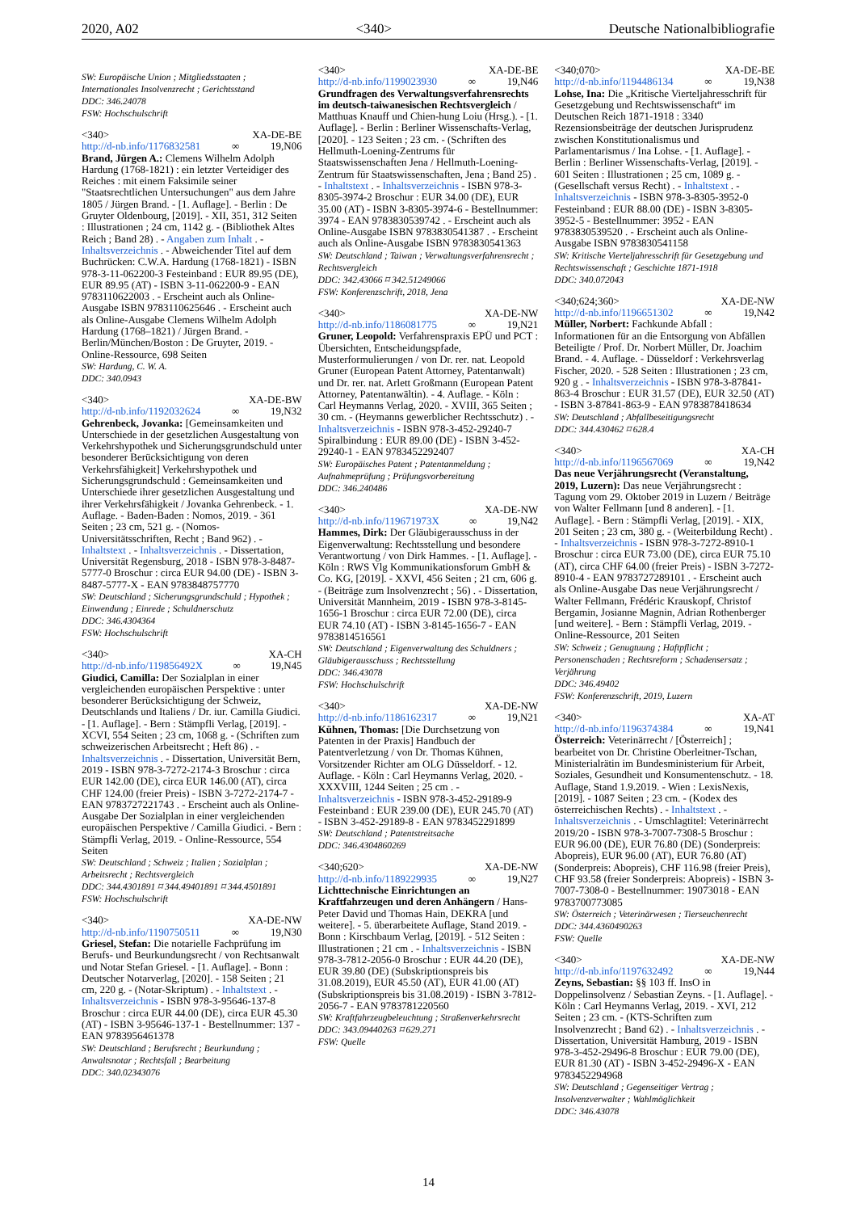2020, A02 <340> Deutsche Nationalbibliografie
SW: Europäische Union ; Mitgliedsstaaten ; Internationales Insolvenzrecht ; Gerichtsstand
DDC: 346.24078
FSW: Hochschulschrift
<340> XA-DE-BE
http://d-nb.info/1176832581 ∞ 19,N06
Brand, Jürgen A.: Clemens Wilhelm Adolph Hardung (1768-1821) : ein letzter Verteidiger des Reiches : mit einem Faksimile seiner "Staatsrechtlichen Untersuchungen" aus dem Jahre 1805 / Jürgen Brand. - [1. Auflage]. - Berlin : De Gruyter Oldenbourg, [2019]. - XII, 351, 312 Seiten : Illustrationen ; 24 cm, 1142 g. - (Bibliothek Altes Reich ; Band 28) . - Angaben zum Inhalt . - Inhaltsverzeichnis . - Abweichender Titel auf dem Buchrücken: C.W.A. Hardung (1768-1821) - ISBN 978-3-11-062200-3 Festeinband : EUR 89.95 (DE), EUR 89.95 (AT) - ISBN 3-11-062200-9 - EAN 9783110622003 . - Erscheint auch als Online-Ausgabe ISBN 9783110625646 . - Erscheint auch als Online-Ausgabe Clemens Wilhelm Adolph Hardung (1768–1821) / Jürgen Brand. - Berlin/München/Boston : De Gruyter, 2019. - Online-Ressource, 698 Seiten
SW: Hardung, C. W. A.
DDC: 340.0943
<340> XA-DE-BW
http://d-nb.info/1192032624 ∞ 19,N32
Gehrenbeck, Jovanka: [Gemeinsamkeiten und Unterschiede in der gesetzlichen Ausgestaltung von Verkehrshypothek und Sicherungsgrundschuld unter besonderer Berücksichtigung von deren Verkehrsfähigkeit] Verkehrshypothek und Sicherungsgrundschuld : Gemeinsamkeiten und Unterschiede ihrer gesetzlichen Ausgestaltung und ihrer Verkehrsfähigkeit / Jovanka Gehrenbeck. - 1. Auflage. - Baden-Baden : Nomos, 2019. - 361 Seiten ; 23 cm, 521 g. - (Nomos-Universitätsschriften, Recht ; Band 962) . - Inhaltstext . - Inhaltsverzeichnis . - Dissertation, Universität Regensburg, 2018 - ISBN 978-3-8487-5777-0 Broschur : circa EUR 94.00 (DE) - ISBN 3-8487-5777-X - EAN 9783848757770
SW: Deutschland ; Sicherungsgrundschuld ; Hypothek ; Einwendung ; Einrede ; Schuldnerschutz
DDC: 346.4304364
FSW: Hochschulschrift
<340> XA-CH
http://d-nb.info/119856492X ∞ 19,N45
Giudici, Camilla: Der Sozialplan in einer vergleichenden europäischen Perspektive : unter besonderer Berücksichtigung der Schweiz, Deutschlands und Italiens / Dr. iur. Camilla Giudici. - [1. Auflage]. - Bern : Stämpfli Verlag, [2019]. - XCVI, 554 Seiten ; 23 cm, 1068 g. - (Schriften zum schweizerischen Arbeitsrecht ; Heft 86) . - Inhaltsverzeichnis . - Dissertation, Universität Bern, 2019 - ISBN 978-3-7272-2174-3 Broschur : circa EUR 142.00 (DE), circa EUR 146.00 (AT), circa CHF 124.00 (freier Preis) - ISBN 3-7272-2174-7 - EAN 9783727221743 . - Erscheint auch als Online-Ausgabe Der Sozialplan in einer vergleichenden europäischen Perspektive / Camilla Giudici. - Bern : Stämpfli Verlag, 2019. - Online-Ressource, 554 Seiten
SW: Deutschland ; Schweiz ; Italien ; Sozialplan ; Arbeitsrecht ; Rechtsvergleich
DDC: 344.4301891 ⌑ 344.49401891 ⌑ 344.4501891
FSW: Hochschulschrift
<340> XA-DE-NW
http://d-nb.info/1190750511 ∞ 19,N30
Griesel, Stefan: Die notarielle Fachprüfung im Berufs- und Beurkundungsrecht / von Rechtsanwalt und Notar Stefan Griesel. - [1. Auflage]. - Bonn : Deutscher Notarverlag, [2020]. - 158 Seiten ; 21 cm, 220 g. - (Notar-Skriptum) . - Inhaltstext . - Inhaltsverzeichnis - ISBN 978-3-95646-137-8 Broschur : circa EUR 44.00 (DE), circa EUR 45.30 (AT) - ISBN 3-95646-137-1 - Bestellnummer: 137 - EAN 9783956461378
SW: Deutschland ; Berufsrecht ; Beurkundung ; Anwaltsnotar ; Rechtsfall ; Bearbeitung
DDC: 340.02343076
<340> XA-DE-BE
http://d-nb.info/1199023930 ∞ 19,N46
Grundfragen des Verwaltungsverfahrensrechts im deutsch-taiwanesischen Rechtsvergleich / Matthuas Knauff und Chien-hung Loiu (Hrsg.). - [1. Auflage]. - Berlin : Berliner Wissenschafts-Verlag, [2020]. - 123 Seiten ; 23 cm. - (Schriften des Hellmuth-Loening-Zentrums für Staatswissenschaften Jena / Hellmuth-Loening-Zentrum für Staatswissenschaften, Jena ; Band 25) . - Inhaltstext . - Inhaltsverzeichnis - ISBN 978-3-8305-3974-2 Broschur : EUR 34.00 (DE), EUR 35.00 (AT) - ISBN 3-8305-3974-6 - Bestellnummer: 3974 - EAN 9783830539742 . - Erscheint auch als Online-Ausgabe ISBN 9783830541387 . - Erscheint auch als Online-Ausgabe ISBN 9783830541363
SW: Deutschland ; Taiwan ; Verwaltungsverfahrensrecht ; Rechtsvergleich
DDC: 342.43066 ⌑ 342.51249066
FSW: Konferenzschrift, 2018, Jena
<340> XA-DE-NW
http://d-nb.info/1186081775 ∞ 19,N21
Gruner, Leopold: Verfahrenspraxis EPÜ und PCT : Übersichten, Entscheidungspfade, Musterformulierungen / von Dr. rer. nat. Leopold Gruner (European Patent Attorney, Patentanwalt) und Dr. rer. nat. Arlett Großmann (European Patent Attorney, Patentanwältin). - 4. Auflage. - Köln : Carl Heymanns Verlag, 2020. - XVIII, 365 Seiten ; 30 cm. - (Heymanns gewerblicher Rechtsschutz) . - Inhaltsverzeichnis - ISBN 978-3-452-29240-7 Spiralbindung : EUR 89.00 (DE) - ISBN 3-452-29240-1 - EAN 9783452292407
SW: Europäisches Patent ; Patentanmeldung ; Aufnahmeprüfung ; Prüfungsvorbereitung
DDC: 346.240486
<340> XA-DE-NW
http://d-nb.info/119671973X ∞ 19,N42
Hammes, Dirk: Der Gläubigerausschuss in der Eigenverwaltung: Rechtsstellung und besondere Verantwortung / von Dirk Hammes. - [1. Auflage]. - Köln : RWS Vlg Kommunikationsforum GmbH & Co. KG, [2019]. - XXVI, 456 Seiten ; 21 cm, 606 g. - (Beiträge zum Insolvenzrecht ; 56) . - Dissertation, Universität Mannheim, 2019 - ISBN 978-3-8145-1656-1 Broschur : circa EUR 72.00 (DE), circa EUR 74.10 (AT) - ISBN 3-8145-1656-7 - EAN 9783814516561
SW: Deutschland ; Eigenverwaltung des Schuldners ; Gläubigerausschuss ; Rechtsstellung
DDC: 346.43078
FSW: Hochschulschrift
<340> XA-DE-NW
http://d-nb.info/1186162317 ∞ 19,N21
Kühnen, Thomas: [Die Durchsetzung von Patenten in der Praxis] Handbuch der Patentverletzung / von Dr. Thomas Kühnen, Vorsitzender Richter am OLG Düsseldorf. - 12. Auflage. - Köln : Carl Heymanns Verlag, 2020. - XXXVIII, 1244 Seiten ; 25 cm . - Inhaltsverzeichnis - ISBN 978-3-452-29189-9 Festeinband : EUR 239.00 (DE), EUR 245.70 (AT) - ISBN 3-452-29189-8 - EAN 9783452291899
SW: Deutschland ; Patentstreitsache
DDC: 346.4304860269
<340;620> XA-DE-NW
http://d-nb.info/1189229935 ∞ 19,N27
Lichttechnische Einrichtungen an Kraftfahrzeugen und deren Anhängern / Hans-Peter David und Thomas Hain, DEKRA [und weitere]. - 5. überarbeitete Auflage, Stand 2019. - Bonn : Kirschbaum Verlag, [2019]. - 512 Seiten : Illustrationen ; 21 cm . - Inhaltsverzeichnis - ISBN 978-3-7812-2056-0 Broschur : EUR 44.20 (DE), EUR 39.80 (DE) (Subskriptionspreis bis 31.08.2019), EUR 45.50 (AT), EUR 41.00 (AT) (Subskriptionspreis bis 31.08.2019) - ISBN 3-7812-2056-7 - EAN 9783781220560
SW: Kraftfahrzeugbeleuchtung ; Straßenverkehrsrecht
DDC: 343.09440263 ⌑ 629.271
FSW: Quelle
<340;070> XA-DE-BE
http://d-nb.info/1194486134 ∞ 19,N38
Lohse, Ina: Die „Kritische Vierteljahresschrift für Gesetzgebung und Rechtswissenschaft“ im Deutschen Reich 1871-1918 : 3340 Rezensionsbeiträge der deutschen Jurisprudenz zwischen Konstitutionalismus und Parlamentarismus / Ina Lohse. - [1. Auflage]. - Berlin : Berliner Wissenschafts-Verlag, [2019]. - 601 Seiten : Illustrationen ; 25 cm, 1089 g. - (Gesellschaft versus Recht) . - Inhaltstext . - Inhaltsverzeichnis - ISBN 978-3-8305-3952-0 Festeinband : EUR 88.00 (DE) - ISBN 3-8305-3952-5 - Bestellnummer: 3952 - EAN 9783830539520 . - Erscheint auch als Online-Ausgabe ISBN 9783830541158
SW: Kritische Vierteljahresschrift für Gesetzgebung und Rechtswissenschaft ; Geschichte 1871-1918
DDC: 340.072043
<340;624;360> XA-DE-NW
http://d-nb.info/1196651302 ∞ 19,N42
Müller, Norbert: Fachkunde Abfall : Informationen für an die Entsorgung von Abfällen Beteiligte / Prof. Dr. Norbert Müller, Dr. Joachim Brand. - 4. Auflage. - Düsseldorf : Verkehrsverlag Fischer, 2020. - 528 Seiten : Illustrationen ; 23 cm, 920 g . - Inhaltsverzeichnis - ISBN 978-3-87841-863-4 Broschur : EUR 31.57 (DE), EUR 32.50 (AT) - ISBN 3-87841-863-9 - EAN 9783878418634
SW: Deutschland ; Abfallbeseitigungsrecht
DDC: 344.430462 ⌑ 628.4
<340> XA-CH
http://d-nb.info/1196567069 ∞ 19,N42
Das neue Verjährungsrecht (Veranstaltung, 2019, Luzern): Das neue Verjährungsrecht : Tagung vom 29. Oktober 2019 in Luzern / Beiträge von Walter Fellmann [und 8 anderen]. - [1. Auflage]. - Bern : Stämpfli Verlag, [2019]. - XIX, 201 Seiten ; 23 cm, 380 g. - (Weiterbildung Recht) . - Inhaltsverzeichnis - ISBN 978-3-7272-8910-1 Broschur : circa EUR 73.00 (DE), circa EUR 75.10 (AT), circa CHF 64.00 (freier Preis) - ISBN 3-7272-8910-4 - EAN 9783727289101 . - Erscheint auch als Online-Ausgabe Das neue Verjährungsrecht / Walter Fellmann, Frédéric Krauskopf, Christof Bergamin, Josianne Magnin, Adrian Rothenberger [und weitere]. - Bern : Stämpfli Verlag, 2019. - Online-Ressource, 201 Seiten
SW: Schweiz ; Genugtuung ; Haftpflicht ; Personenschaden ; Rechtsreform ; Schadensersatz ; Verjährung
DDC: 346.49402
FSW: Konferenzschrift, 2019, Luzern
<340> XA-AT
http://d-nb.info/1196374384 ∞ 19,N41
Österreich: Veterinärrecht / [Österreich] ; bearbeitet von Dr. Christine Oberleitner-Tschan, Ministerialrätin im Bundesministerium für Arbeit, Soziales, Gesundheit und Konsumentenschutz. - 18. Auflage, Stand 1.9.2019. - Wien : LexisNexis, [2019]. - 1087 Seiten ; 23 cm. - (Kodex des österreichischen Rechts) . - Inhaltstext . - Inhaltsverzeichnis . - Umschlagtitel: Veterinärrecht 2019/20 - ISBN 978-3-7007-7308-5 Broschur : EUR 96.00 (DE), EUR 76.80 (DE) (Sonderpreis: Abopreis), EUR 96.00 (AT), EUR 76.80 (AT) (Sonderpreis: Abopreis), CHF 116.98 (freier Preis), CHF 93.58 (freier Sonderpreis: Abopreis) - ISBN 3-7007-7308-0 - Bestellnummer: 19073018 - EAN 9783700773085
SW: Österreich ; Veterinärwesen ; Tierseuchenrecht
DDC: 344.4360490263
FSW: Quelle
<340> XA-DE-NW
http://d-nb.info/1197632492 ∞ 19,N44
Zeyns, Sebastian: §§ 103 ff. InsO in Doppelinsolvenz / Sebastian Zeyns. - [1. Auflage]. - Köln : Carl Heymanns Verlag, 2019. - XVI, 212 Seiten ; 23 cm. - (KTS-Schriften zum Insolvenzrecht ; Band 62) . - Inhaltsverzeichnis . - Dissertation, Universität Hamburg, 2019 - ISBN 978-3-452-29496-8 Broschur : EUR 79.00 (DE), EUR 81.30 (AT) - ISBN 3-452-29496-X - EAN 9783452294968
SW: Deutschland ; Gegenseitiger Vertrag ; Insolvenzverwalter ; Wahlmöglichkeit
DDC: 346.43078
14